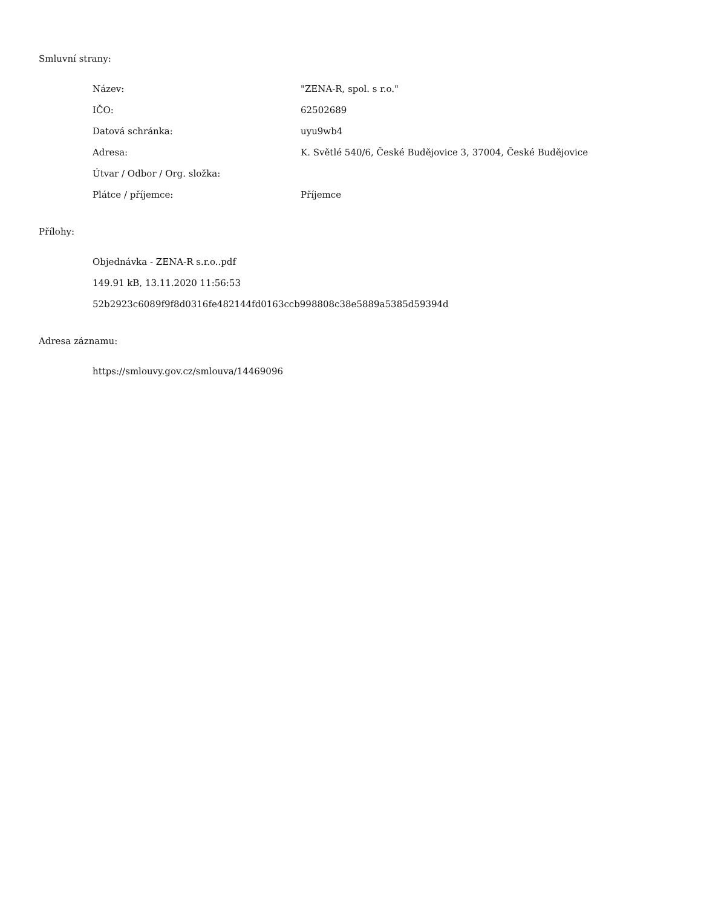Smluvní strany:
| Název: | "ZENA-R, spol. s r.o." |
| IČO: | 62502689 |
| Datová schránka: | uyu9wb4 |
| Adresa: | K. Světlé 540/6, České Budějovice 3, 37004, České Budějovice |
| Útvar / Odbor / Org. složka: | |
| Plátce / příjemce: | Příjemce |
Přílohy:
Objednávka - ZENA-R s.r.o..pdf
149.91 kB, 13.11.2020 11:56:53
52b2923c6089f9f8d0316fe482144fd0163ccb998808c38e5889a5385d59394d
Adresa záznamu:
https://smlouvy.gov.cz/smlouva/14469096